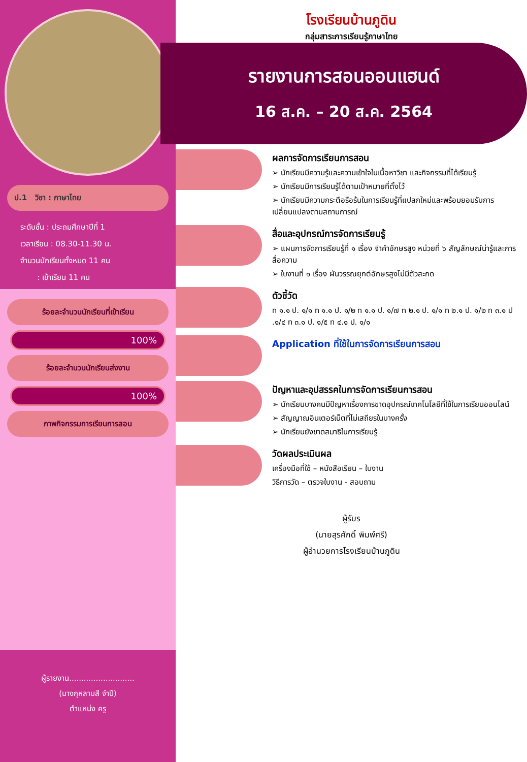ป.1 วิชา : ภาษาไทย
ระดับชั้น : ประถมศึกษาปีที่ 1
เวลาเรียน : 08.30-11.30 น.
จำนวนนักเรียนทั้งหมด 11 คน
: เข้าเรียน 11 คน
ร้อยละจำนวนนักเรียนที่เข้าเรียน
100%
ร้อยละจำนวนนักเรียนส่งงาน
100%
ภาพกิจกรรมการเรียนการสอน
ผู้รายงาน...........................
(นางกุหลาบสี จำปี)
ตำแหน่ง ครู
โรงเรียนบ้านภูดิน
กลุ่มสาระการเรียนรู้ภาษาไทย
รายงานการสอนออนแฮนด์
16 ส.ค. – 20 ส.ค. 2564
ผลการจัดการเรียนการสอน
➢ นักเรียนมีความรู้และความเข้าใจในเนื้อหาวิชา และกิจกรรมที่ได้เรียนรู้
➢ นักเรียนมีการเรียนรู้ได้ตามเป้าหมายที่ตั้งไว้
➢ นักเรียนมีความกระตือรือร้นในการเรียนรู้ที่แปลกใหม่และพร้อมยอมรับการเปลี่ยนแปลงตามสถานการณ์
สื่อและอุปกรณ์การจัดการเรียนรู้
➢ แผนการจัดการเรียนรู้ที่ ๑ เรื่อง จำคำอักษรสูง หน่วยที่ ๖ สัญลักษณ์น่ารู้และการสื่อความ
➢ ใบงานที่ ๑ เรื่อง ผันวรรณยุกต์อักษรสูงไม่มีตัวสะกด
ตัวชี้วัด
ท ๑.๑ ป. ๑/๑ ท ๑.๑ ป. ๑/๒ ท ๑.๑ ป. ๑/๗ ท ๒.๑ ป. ๑/๑ ท ๒.๑ ป. ๑/๒ ท ๓.๑ ป .๑/๔ ท ๓.๑ ป. ๑/๕ ท ๔.๑ ป. ๑/๑
Application ที่ใช้ในการจัดการเรียนการสอน
ปัญหาและอุปสรรคในการจัดการเรียนการสอน
➢ นักเรียนบางคนมีปัญหาเรื่องการขาดอุปกรณ์เทคโนโลยีที่ใช้ในการเรียนออนไลน์
➢ สัญญาณอินเตอร์เน็ตที่ไม่เสถียรในบางครั้ง
➢ นักเรียนยังขาดสมาธิในการเรียนรู้
วัดผลประเมินผล
เครื่องมือที่ใช้ – หนังสือเรียน – ใบงาน
วิธีการวัด – ตรวจใบงาน - สอบถาม
ผู้รับร
(นายสุรศักดิ์ พิมพ์ศรี)
ผู้อำนวยการโรงเรียนบ้านภูดิน